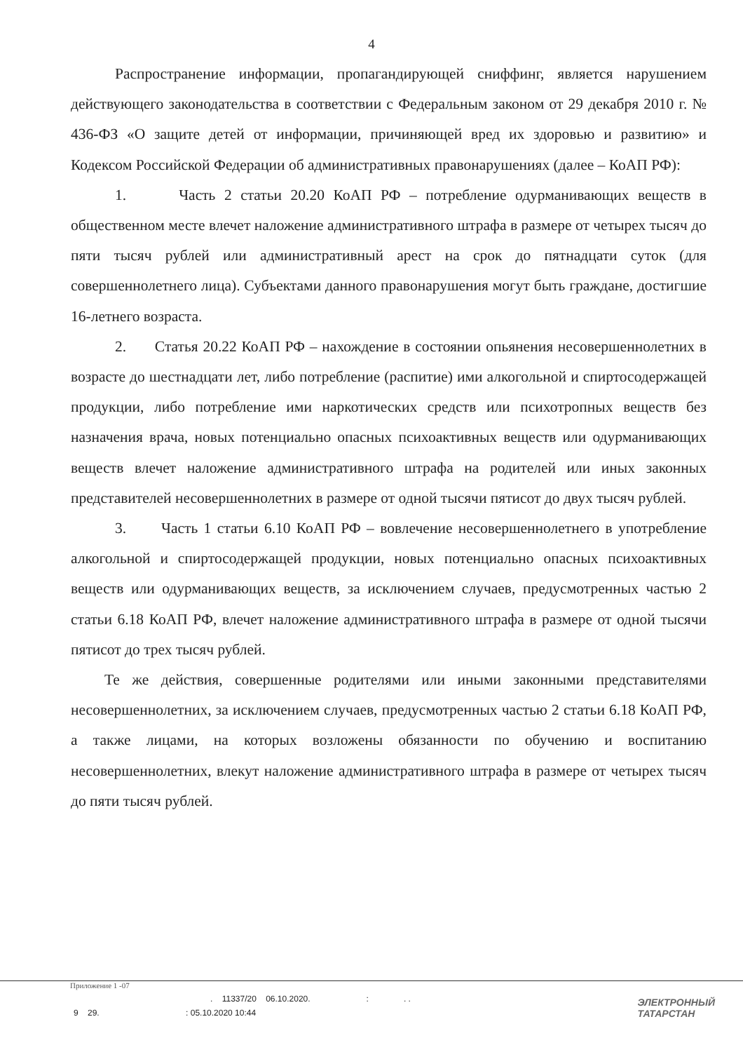4
Распространение информации, пропагандирующей сниффинг, является нарушением действующего законодательства в соответствии с Федеральным законом от 29 декабря 2010 г. № 436-ФЗ «О защите детей от информации, причиняющей вред их здоровью и развитию» и Кодексом Российской Федерации об административных правонарушениях (далее – КоАП РФ):
1. Часть 2 статьи 20.20 КоАП РФ – потребление одурманивающих веществ в общественном месте влечет наложение административного штрафа в размере от четырех тысяч до пяти тысяч рублей или административный арест на срок до пятнадцати суток (для совершеннолетнего лица). Субъектами данного правонарушения могут быть граждане, достигшие 16-летнего возраста.
2. Статья 20.22 КоАП РФ – нахождение в состоянии опьянения несовершеннолетних в возрасте до шестнадцати лет, либо потребление (распитие) ими алкогольной и спиртосодержащей продукции, либо потребление ими наркотических средств или психотропных веществ без назначения врача, новых потенциально опасных психоактивных веществ или одурманивающих веществ влечет наложение административного штрафа на родителей или иных законных представителей несовершеннолетних в размере от одной тысячи пятисот до двух тысяч рублей.
3. Часть 1 статьи 6.10 КоАП РФ – вовлечение несовершеннолетнего в употребление алкогольной и спиртосодержащей продукции, новых потенциально опасных психоактивных веществ или одурманивающих веществ, за исключением случаев, предусмотренных частью 2 статьи 6.18 КоАП РФ, влечет наложение административного штрафа в размере от одной тысячи пятисот до трех тысяч рублей.
Те же действия, совершенные родителями или иными законными представителями несовершеннолетних, за исключением случаев, предусмотренных частью 2 статьи 6.18 КоАП РФ, а также лицами, на которых возложены обязанности по обучению и воспитанию несовершеннолетних, влекут наложение административного штрафа в размере от четырех тысяч до пяти тысяч рублей.
Приложение 1 -07
. 11337/20 06.10.2020. : . .
9 29. : 05.10.2020 10:44
ЭЛЕКТРОННЫЙ
ТАТАРСТАН